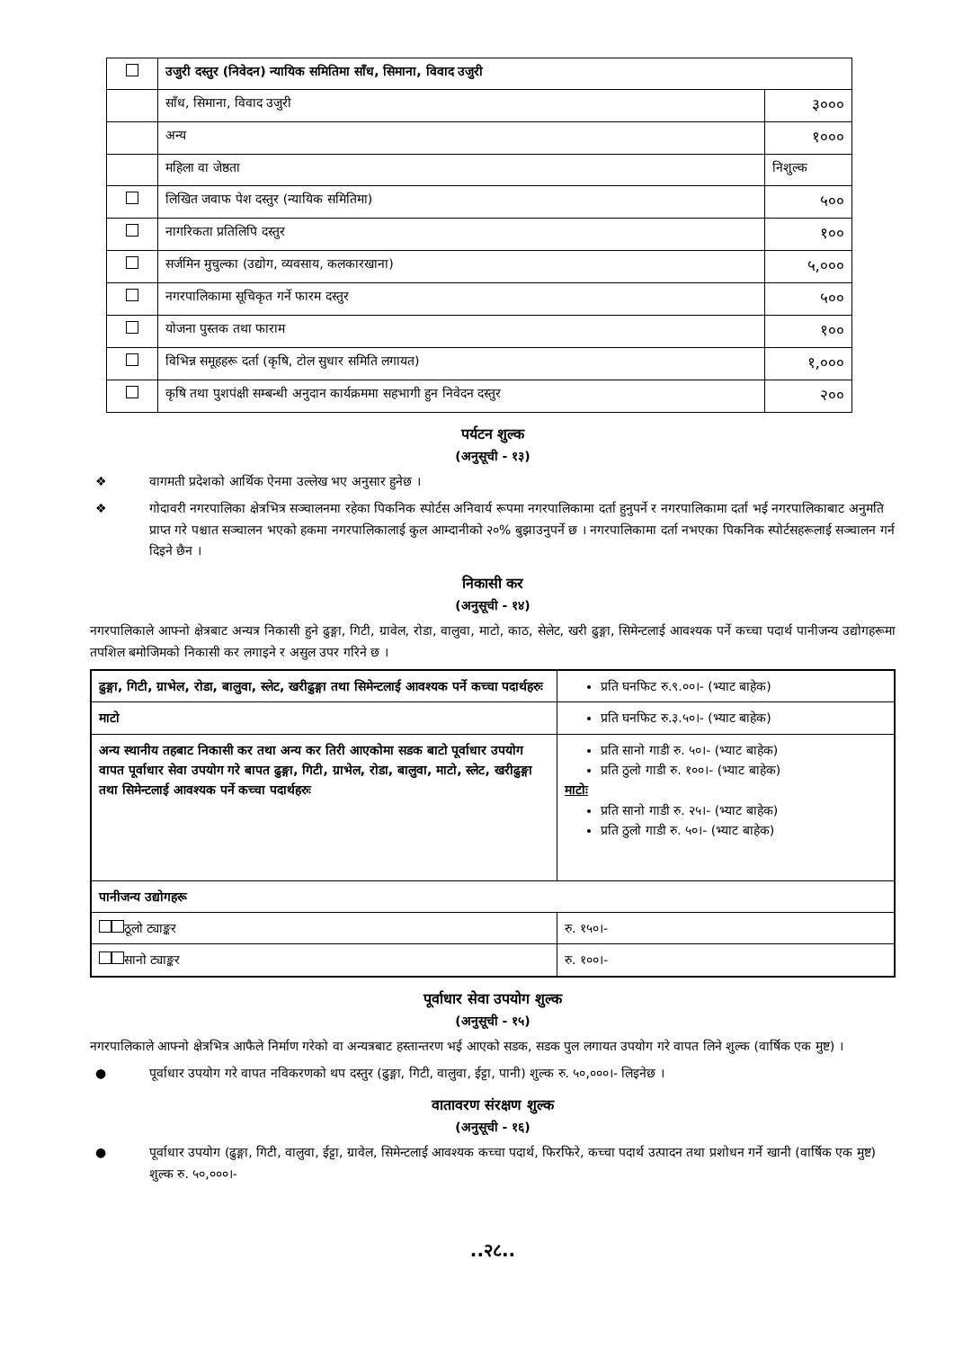| | उजुरी दस्तुर (निवेदन) न्यायिक समितिमा साँध, सिमाना, विवाद उजुरी | |
| | साँध, सिमाना, विवाद उजुरी | ३००० |
| | अन्य | १००० |
| | महिला वा जेष्ठता | निशुल्क |
| | लिखित जवाफ पेश दस्तुर (न्यायिक समितिमा) | ५०० |
| | नागरिकता प्रतिलिपि दस्तुर | १०० |
| | सर्जमिन मुचुल्का (उद्योग, व्यवसाय, कलकारखाना) | ५,००० |
| | नगरपालिकामा सूचिकृत गर्ने फारम दस्तुर | ५०० |
| | योजना पुस्तक तथा फाराम | १०० |
| | विभिन्न समूहहरू दर्ता (कृषि, टोल सुधार समिति लगायत) | १,००० |
| | कृषि तथा पुशपंक्षी सम्बन्धी अनुदान कार्यक्रममा सहभागी हुन निवेदन दस्तुर | २०० |
पर्यटन शुल्क
(अनुसूची - १३)
❖ वागमती प्रदेशको आर्थिक ऐनमा उल्लेख भए अनुसार हुनेछ ।
❖ गोदावरी नगरपालिका क्षेत्रभित्र सञ्चालनमा रहेका पिकनिक स्पोर्टस अनिवार्य रूपमा नगरपालिकामा दर्ता हुनुपर्ने र नगरपालिकामा दर्ता भई नगरपालिकाबाट अनुमति प्राप्त गरे पश्चात सञ्चालन भएको हकमा नगरपालिकालाई कुल आम्दानीको २०% बुझाउनुपर्ने छ । नगरपालिकामा दर्ता नभएका पिकनिक स्पोर्टसहरूलाई सञ्चालन गर्न दिइने छैन ।
निकासी कर
(अनुसूची - १४)
नगरपालिकाले आफ्नो क्षेत्रबाट अन्यत्र निकासी हुने ढुङ्गा, गिटी, ग्रावेल, रोडा, वालुवा, माटो, काठ, सेलेट, खरी ढुङ्गा, सिमेन्टलाई आवश्यक पर्ने कच्चा पदार्थ पानीजन्य उद्योगहरूमा तपशिल बमोजिमको निकासी कर लगाइने र असुल उपर गरिने छ ।
| ढुङ्गा, गिटी, ग्राभेल, रोडा, बालुवा, स्लेट, खरीढुङ्गा तथा सिमेन्टलाई आवश्यक पर्ने कच्चा पदार्थहरुः | प्रति घनफिट रु.९.००।- (भ्याट बाहेक) |
| माटो | प्रति घनफिट रु.३.५०।- (भ्याट बाहेक) |
| अन्य स्थानीय तहबाट निकासी कर तथा अन्य कर तिरी आएकोमा सडक बाटो पूर्वाधार उपयोग वापत पूर्वाधार सेवा उपयोग गरे बापत ढुङ्गा, गिटी, ग्राभेल, रोडा, बालुवा, माटो, स्लेट, खरीढुङ्गा तथा सिमेन्टलाई आवश्यक पर्ने कच्चा पदार्थहरुः | प्रति सानो गाडी रु. ५०।- (भ्याट बाहेक) प्रति ठुलो गाडी रु. १००।- (भ्याट बाहेक) माटोः प्रति सानो गाडी रु. २५।- (भ्याट बाहेक) प्रति ठुलो गाडी रु. ५०।- (भ्याट बाहेक) |
| पानीजन्य उद्योगहरू | |
| ठूलो ट्याङ्कर | रु. १५०।- |
| सानो ट्याङ्कर | रु. १००।- |
पूर्वाधार सेवा उपयोग शुल्क
(अनुसूची - १५)
नगरपालिकाले आफ्नो क्षेत्रभित्र आफैले निर्माण गरेको वा अन्यत्रबाट हस्तान्तरण भई आएको सडक, सडक पुल लगायत उपयोग गरे वापत लिने शुल्क (वार्षिक एक मुष्ट) ।
● पूर्वाधार उपयोग गरे वापत नविकरणको थप दस्तुर (ढुङ्गा, गिटी, वालुवा, ईट्टा, पानी) शुल्क रु. ५०,०००।- लिइनेछ ।
वातावरण संरक्षण शुल्क
(अनुसूची - १६)
● पूर्वाधार उपयोग (ढुङ्गा, गिटी, वालुवा, ईट्टा, ग्रावेल, सिमेन्टलाई आवश्यक कच्चा पदार्थ, फिरफिरे, कच्चा पदार्थ उत्पादन तथा प्रशोधन गर्ने खानी (वार्षिक एक मुष्ट) शुल्क रु. ५०,०००।-
..२८..